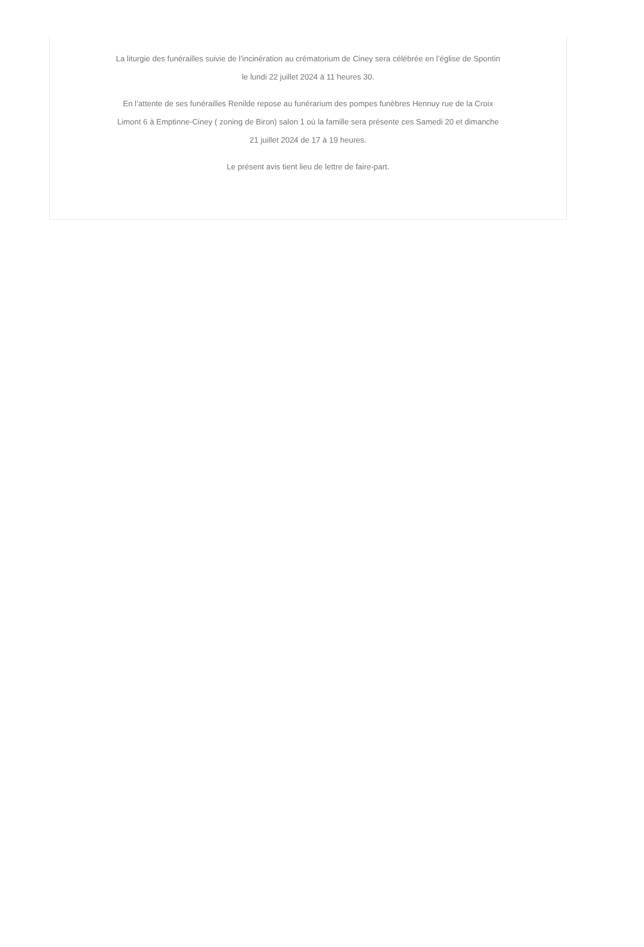La liturgie des funérailles suivie de l’incinération au crématorium de Ciney sera célébrée en l’église de Spontin
le lundi 22 juillet 2024 à 11 heures 30.
En l’attente de ses funérailles Renilde repose au funérarium des pompes funèbres Hennuy rue de la Croix
Limont 6 à Emptinne-Ciney ( zoning de Biron) salon 1 où la famille sera présente ces Samedi 20 et dimanche
21 juillet 2024 de 17 à 19 heures.
Le présent avis tient lieu de lettre de faire-part.